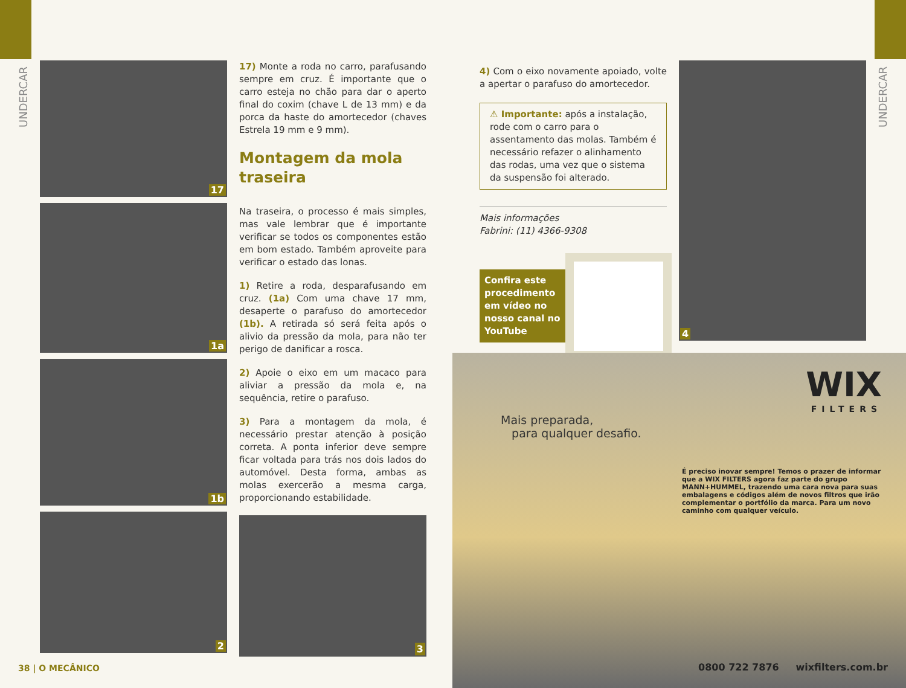UNDERCAR
UNDERCAR
17
1a
1b
2
17) Monte a roda no carro, parafusando sempre em cruz. É importante que o carro esteja no chão para dar o aperto final do coxim (chave L de 13 mm) e da porca da haste do amortecedor (chaves Estrela 19 mm e 9 mm).
Montagem da mola traseira
Na traseira, o processo é mais simples, mas vale lembrar que é importante verificar se todos os componentes estão em bom estado. Também aproveite para verificar o estado das lonas.
1) Retire a roda, desparafusando em cruz. (1a) Com uma chave 17 mm, desaperte o parafuso do amortecedor (1b). A retirada só será feita após o alivio da pressão da mola, para não ter perigo de danificar a rosca.
2) Apoie o eixo em um macaco para aliviar a pressão da mola e, na sequência, retire o parafuso.
3) Para a montagem da mola, é necessário prestar atenção à posição correta. A ponta inferior deve sempre ficar voltada para trás nos dois lados do automóvel. Desta forma, ambas as molas exercerão a mesma carga, proporcionando estabilidade.
3
4) Com o eixo novamente apoiado, volte a apertar o parafuso do amortecedor.
⚠ Importante: após a instalação, rode com o carro para o assentamento das molas. Também é necessário refazer o alinhamento das rodas, uma vez que o sistema da suspensão foi alterado.
Mais informações
Fabrini: (11) 4366-9308
Confira este procedimento em vídeo no nosso canal no YouTube
4
WIX
FILTERS
Mais preparada,
para qualquer desafio.
É preciso inovar sempre! Temos o prazer de informar que a WIX FILTERS agora faz parte do grupo MANN+HUMMEL, trazendo uma cara nova para suas embalagens e códigos além de novos filtros que irão complementar o portfólio da marca. Para um novo caminho com qualquer veículo.
0800 722 7876 wixfilters.com.br
38 | O MECÂNICO